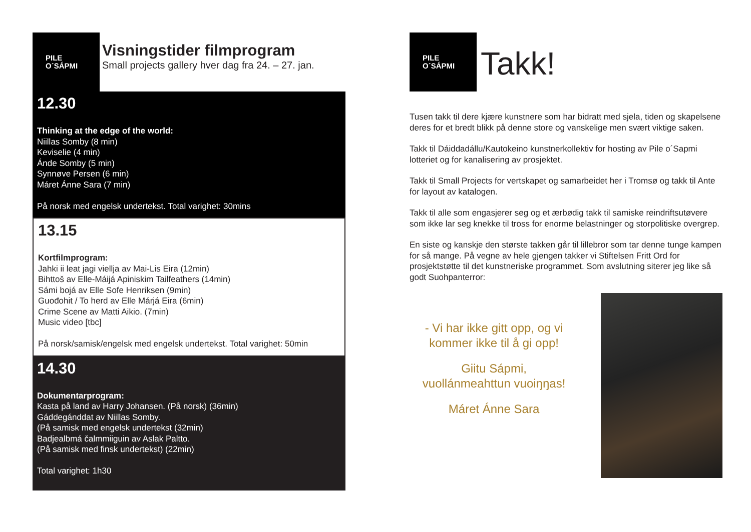PILE
O´SÁPMI
Visningstider filmprogram
Small projects gallery hver dag fra 24. – 27. jan.
12.30
Thinking at the edge of the world:
Niillas Somby (8 min)
Keviselie (4 min)
Ánde Somby (5 min)
Synnøve Persen (6 min)
Máret Ánne Sara (7 min)
På norsk med engelsk undertekst. Total varighet: 30mins
13.15
Kortfilmprogram:
Jahki ii leat jagi viellja av Mai-Lis Eira (12min)
Bihttoš av Elle-Máijá Apiniskim Tailfeathers (14min)
Sámi bojá av Elle Sofe Henriksen (9min)
Guođohit / To herd av Elle Márjá Eira (6min)
Crime Scene av Matti Aikio. (7min)
Music video [tbc]
På norsk/samisk/engelsk med engelsk undertekst. Total varighet: 50min
14.30
Dokumentarprogram:
Kasta på land av Harry Johansen. (På norsk) (36min)
Gáddegánddat av Niillas Somby.
(På samisk med engelsk undertekst (32min)
Badjealbmá čalmmiiguin av Aslak Paltto.
(På samisk med finsk undertekst) (22min)
Total varighet: 1h30
PILE
O´SÁPMI
Takk!
Tusen takk til dere kjære kunstnere som har bidratt med sjela, tiden og skapelsene deres for et bredt blikk på denne store og vanskelige men svært viktige saken.
Takk til Dáiddadállu/Kautokeino kunstnerkollektiv for hosting av Pile o´Sapmi lotteriet og for kanalisering av prosjektet.
Takk til Small Projects for vertskapet og samarbeidet her i Tromsø og takk til Ante for layout av katalogen.
Takk til alle som engasjerer seg og et ærbødig takk til samiske reindriftsutøvere som ikke lar seg knekke til tross for enorme belastninger og storpolitiske overgrep.
En siste og kanskje den største takken går til lillebror som tar denne tunge kampen for så mange. På vegne av hele gjengen takker vi Stiftelsen Fritt Ord for prosjektstøtte til det kunstneriske programmet. Som avslutning siterer jeg like så godt Suohpanterror:
- Vi har ikke gitt opp, og vi kommer ikke til å gi opp!
Giitu Sápmi,
vuollánmeahttun vuoiŋŋas!
Máret Ánne Sara